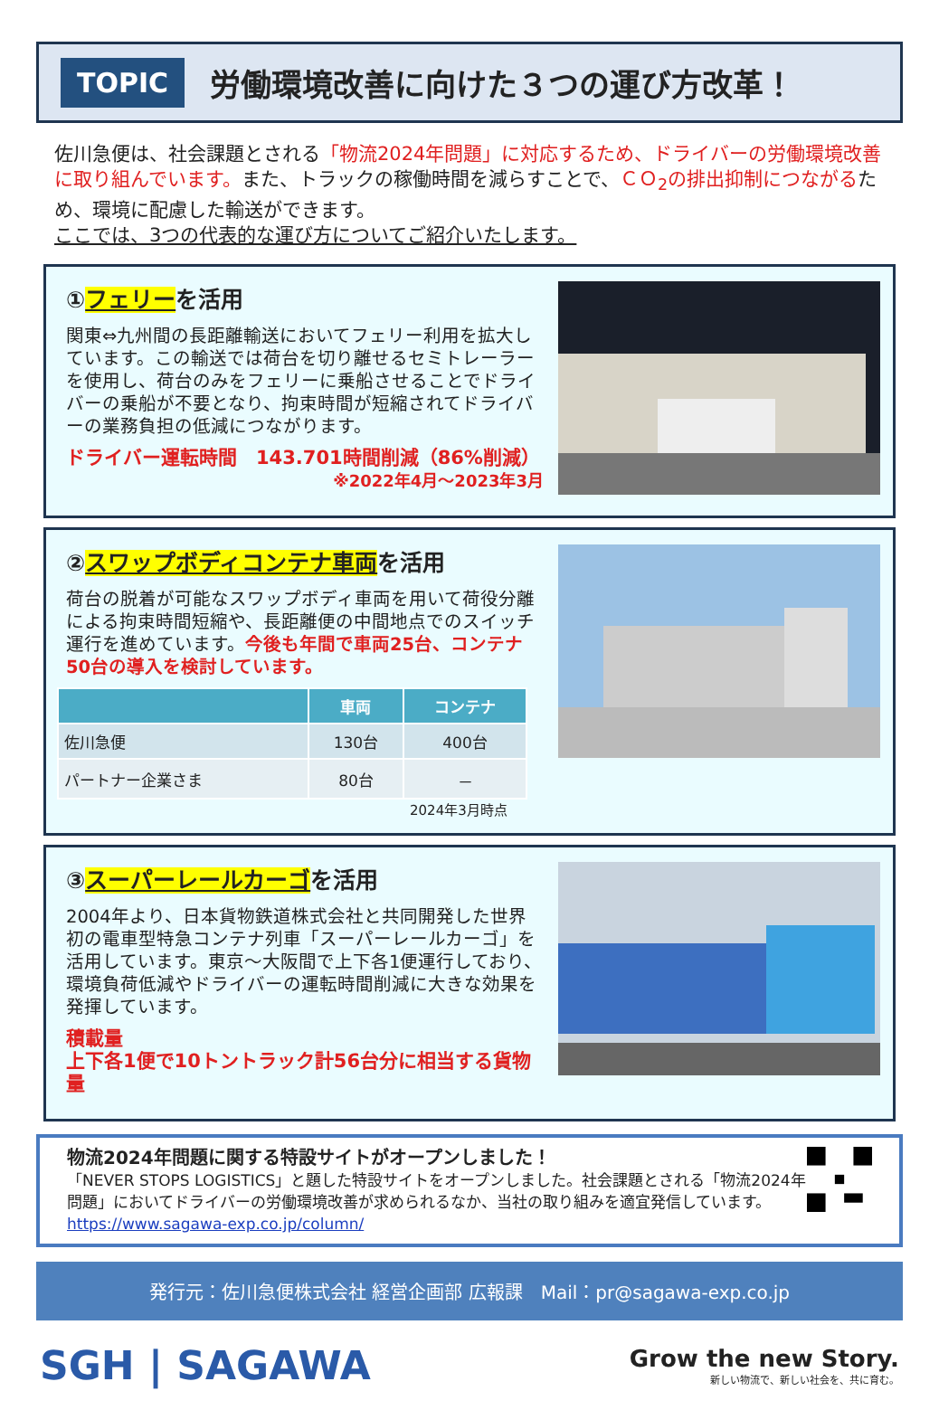TOPIC 労働環境改善に向けた３つの運び方改革！
佐川急便は、社会課題とされる「物流2024年問題」に対応するため、ドライバーの労働環境改善に取り組んでいます。また、トラックの稼働時間を減らすことで、ＣＯ<sub>2</sub>の排出抑制につながるため、環境に配慮した輸送ができます。
ここでは、3つの代表的な運び方についてご紹介いたします。
①フェリーを活用
関東⇔九州間の長距離輸送においてフェリー利用を拡大しています。この輸送では荷台を切り離せるセミトレーラーを使用し、荷台のみをフェリーに乗船させることでドライバーの乗船が不要となり、拘束時間が短縮されてドライバーの業務負担の低減につながります。
ドライバー運転時間　143.701時間削減（86%削減）
※2022年4月～2023年3月
②スワップボディコンテナ車両を活用
荷台の脱着が可能なスワップボディ車両を用いて荷役分離による拘束時間短縮や、長距離便の中間地点でのスイッチ運行を進めています。今後も年間で車両25台、コンテナ50台の導入を検討しています。
| | 車両 | コンテナ |
| --- | --- | --- |
| 佐川急便 | 130台 | 400台 |
| パートナー企業さま | 80台 | － |
2024年3月時点
③スーパーレールカーゴを活用
2004年より、日本貨物鉄道株式会社と共同開発した世界初の電車型特急コンテナ列車「スーパーレールカーゴ」を活用しています。東京～大阪間で上下各1便運行しており、環境負荷低減やドライバーの運転時間削減に大きな効果を発揮しています。
積載量
上下各1便で10トントラック計56台分に相当する貨物量
物流2024年問題に関する特設サイトがオープンしました！
「NEVER STOPS LOGISTICS」と題した特設サイトをオープンしました。社会課題とされる「物流2024年問題」においてドライバーの労働環境改善が求められるなか、当社の取り組みを適宜発信しています。https://www.sagawa-exp.co.jp/column/
発行元：佐川急便株式会社 経営企画部 広報課　Mail：pr@sagawa-exp.co.jp
SGH | SAGAWA
Grow the new Story.
新しい物流で、新しい社会を、共に育む。